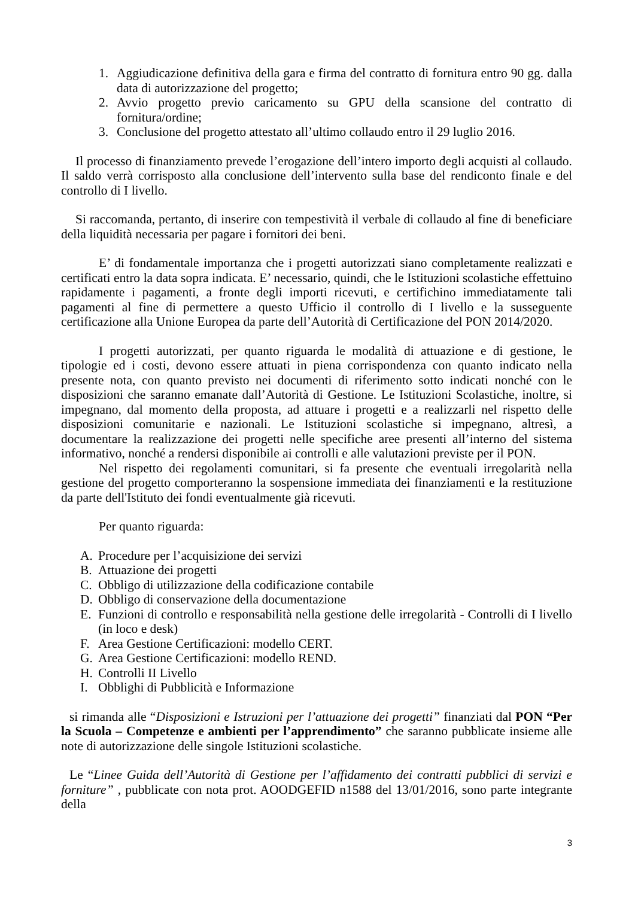1. Aggiudicazione definitiva della gara e firma del contratto di fornitura entro 90 gg. dalla data di autorizzazione del progetto;
2. Avvio progetto previo caricamento su GPU della scansione del contratto di fornitura/ordine;
3. Conclusione del progetto attestato all’ultimo collaudo entro il 29 luglio 2016.
Il processo di finanziamento prevede l’erogazione dell’intero importo degli acquisti al collaudo. Il saldo verrà corrisposto alla conclusione dell’intervento sulla base del rendiconto finale e del controllo di I livello.
Si raccomanda, pertanto, di inserire con tempestività il verbale di collaudo al fine di beneficiare della liquidità necessaria per pagare i fornitori dei beni.
E’ di fondamentale importanza che i progetti autorizzati siano completamente realizzati e certificati entro la data sopra indicata. E’ necessario, quindi, che le Istituzioni scolastiche effettuino rapidamente i pagamenti, a fronte degli importi ricevuti, e certifichino immediatamente tali pagamenti al fine di permettere a questo Ufficio il controllo di I livello e la susseguente certificazione alla Unione Europea da parte dell’Autorità di Certificazione del PON 2014/2020.
I progetti autorizzati, per quanto riguarda le modalità di attuazione e di gestione, le tipologie ed i costi, devono essere attuati in piena corrispondenza con quanto indicato nella presente nota, con quanto previsto nei documenti di riferimento sotto indicati nonché con le disposizioni che saranno emanate dall’Autorità di Gestione. Le Istituzioni Scolastiche, inoltre, si impegnano, dal momento della proposta, ad attuare i progetti e a realizzarli nel rispetto delle disposizioni comunitarie e nazionali. Le Istituzioni scolastiche si impegnano, altresì, a documentare la realizzazione dei progetti nelle specifiche aree presenti all’interno del sistema informativo, nonché a rendersi disponibile ai controlli e alle valutazioni previste per il PON.
Nel rispetto dei regolamenti comunitari, si fa presente che eventuali irregolarità nella gestione del progetto comporteranno la sospensione immediata dei finanziamenti e la restituzione da parte dell'Istituto dei fondi eventualmente già ricevuti.
Per quanto riguarda:
A. Procedure per l’acquisizione dei servizi
B. Attuazione dei progetti
C. Obbligo di utilizzazione della codificazione contabile
D. Obbligo di conservazione della documentazione
E. Funzioni di controllo e responsabilità nella gestione delle irregolarità - Controlli di I livello (in loco e desk)
F. Area Gestione Certificazioni: modello CERT.
G. Area Gestione Certificazioni: modello REND.
H. Controlli II Livello
I. Obblighi di Pubblicità e Informazione
si rimanda alle “Disposizioni e Istruzioni per l’attuazione dei progetti” finanziati dal PON “Per la Scuola – Competenze e ambienti per l’apprendimento” che saranno pubblicate insieme alle note di autorizzazione delle singole Istituzioni scolastiche.
Le “Linee Guida dell’Autorità di Gestione per l’affidamento dei contratti pubblici di servizi e forniture” , pubblicate con nota prot. AOODGEFID n1588 del 13/01/2016, sono parte integrante della
3